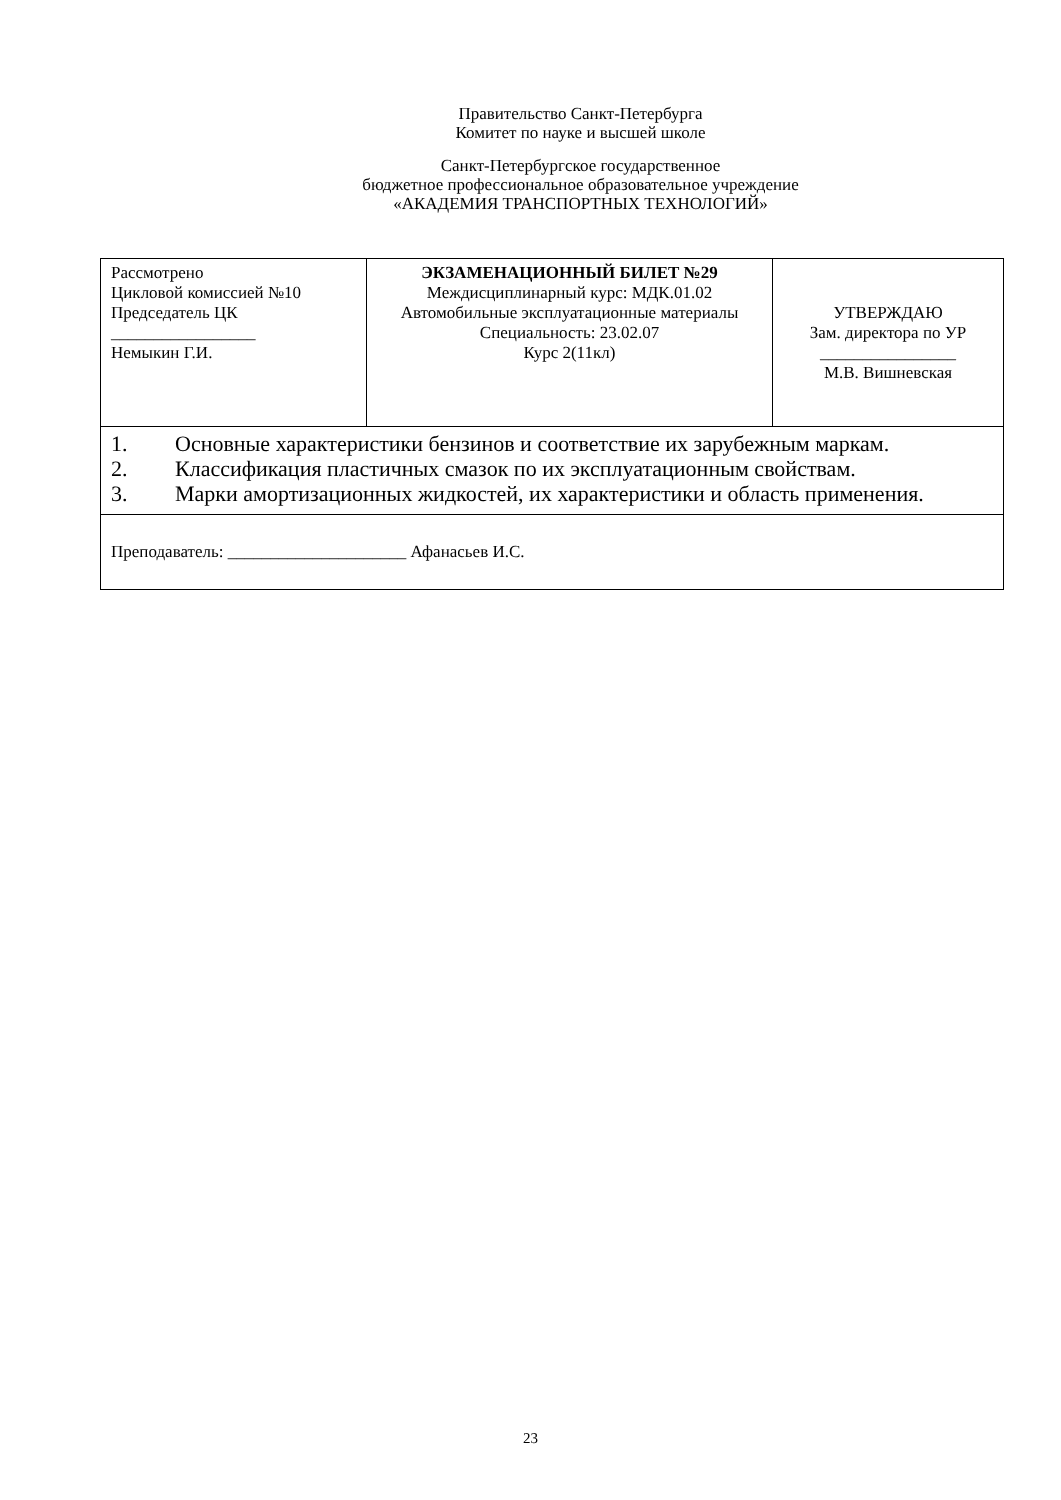Правительство Санкт-Петербурга
Комитет по науке и высшей школе
Санкт-Петербургское государственное
бюджетное профессиональное образовательное учреждение
«АКАДЕМИЯ ТРАНСПОРТНЫХ ТЕХНОЛОГИЙ»
| Рассмотрено Цикловой комиссией №10 Председатель ЦК _________________ Немыкин Г.И. | ЭКЗАМЕНАЦИОННЫЙ БИЛЕТ №29 Междисциплинарный курс: МДК.01.02 Автомобильные эксплуатационные материалы Специальность: 23.02.07 Курс 2(11кл) | УТВЕРЖДАЮ Зам. директора по УР ________________ М.В. Вишневская |
| 1. Основные характеристики бензинов и соответствие их зарубежным маркам. 2. Классификация пластичных смазок по их эксплуатационным свойствам. 3. Марки амортизационных жидкостей, их характеристики и область применения. | | |
| Преподаватель: _____________________ Афанасьев И.С. | | |
23